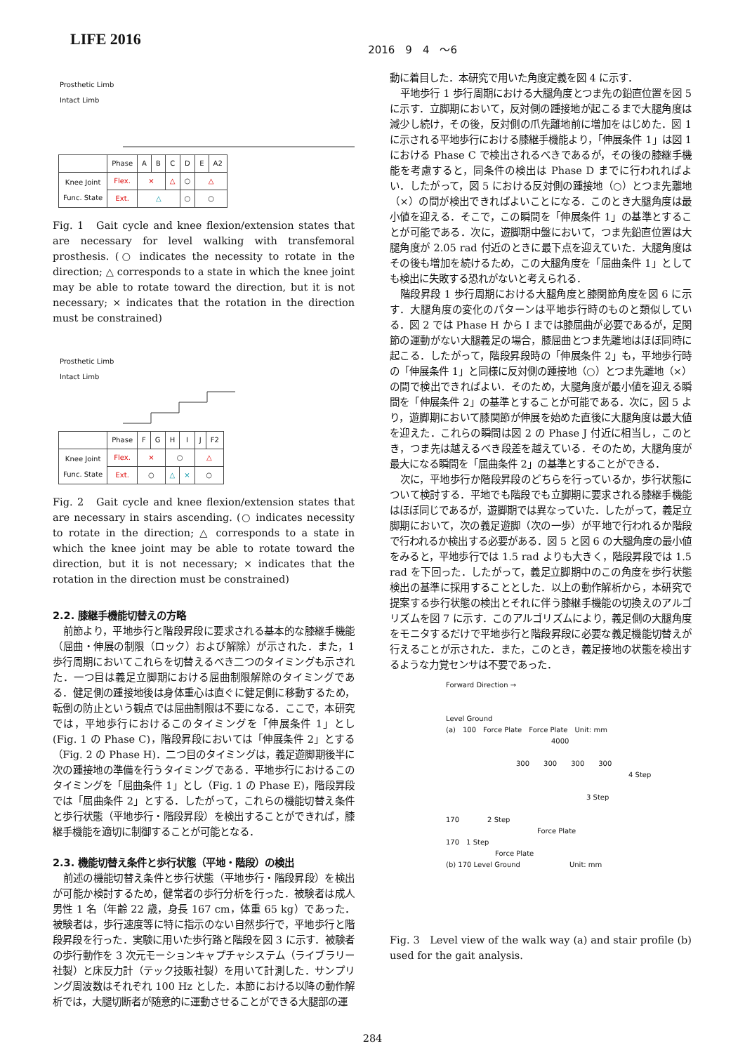LIFE 2016
2016　9　4　～6
Prosthetic Limb
Intact Limb
| | Phase | A | B | C | D | E | A2 |
| Knee Joint Func. State | Flex. | × | | △ | ○ | △ | |
| | Ext. | △ | | | ○ | ○ | |
Fig. 1　Gait cycle and knee flexion/extension states that are necessary for level walking with transfemoral prosthesis. (○ indicates the necessity to rotate in the direction; △ corresponds to a state in which the knee joint may be able to rotate toward the direction, but it is not necessary; × indicates that the rotation in the direction must be constrained)
Prosthetic Limb
Intact Limb
| | Phase | F | G | H | I | J | F2 |
| Knee Joint Func. State | Flex. | × | | ○ | | △ | |
| | Ext. | ○ | | △ | × | ○ | |
Fig. 2　Gait cycle and knee flexion/extension states that are necessary in stairs ascending. (○ indicates necessity to rotate in the direction; △ corresponds to a state in which the knee joint may be able to rotate toward the direction, but it is not necessary; × indicates that the rotation in the direction must be constrained)
2.2. 膝継手機能切替えの方略
前節より，平地歩行と階段昇段に要求される基本的な膝継手機能（屈曲・伸展の制限（ロック）および解除）が示された．また，1 歩行周期においてこれらを切替えるべき二つのタイミングも示された．一つ目は義足立脚期における屈曲制限解除のタイミングである．健足側の踵接地後は身体重心は直ぐに健足側に移動するため，転倒の防止という観点では屈曲制限は不要になる．ここで，本研究では，平地歩行におけるこのタイミングを「伸展条件 1」とし (Fig. 1 の Phase C)，階段昇段においては「伸展条件 2」とする（Fig. 2 の Phase H)．二つ目のタイミングは，義足遊脚期後半に次の踵接地の準備を行うタイミングである．平地歩行におけるこのタイミングを「屈曲条件 1」とし（Fig. 1 の Phase E)，階段昇段では「屈曲条件 2」とする．したがって，これらの機能切替え条件と歩行状態（平地歩行・階段昇段）を検出することができれば，膝継手機能を適切に制御することが可能となる．
2.3. 機能切替え条件と歩行状態（平地・階段）の検出
前述の機能切替え条件と歩行状態（平地歩行・階段昇段）を検出が可能か検討するため，健常者の歩行分析を行った．被験者は成人男性 1 名（年齢 22 歳，身長 167 cm，体重 65 kg）であった．被験者は，歩行速度等に特に指示のない自然歩行で，平地歩行と階段昇段を行った．実験に用いた歩行路と階段を図 3 に示す．被験者の歩行動作を 3 次元モーションキャプチャシステム（ライブラリー社製）と床反力計（テック技販社製）を用いて計測した．サンプリング周波数はそれぞれ 100 Hz とした．本節における以降の動作解析では，大腿切断者が随意的に運動させることができる大腿部の運
動に着目した．本研究で用いた角度定義を図 4 に示す．
平地歩行 1 歩行周期における大腿角度とつま先の鉛直位置を図 5 に示す．立脚期において，反対側の踵接地が起こるまで大腿角度は減少し続け，その後，反対側の爪先離地前に増加をはじめた．図 1 に示される平地歩行における膝継手機能より，「伸展条件 1」は図 1 における Phase C で検出されるべきであるが，その後の膝継手機能を考慮すると，同条件の検出は Phase D までに行われればよい．したがって，図 5 における反対側の踵接地（○）とつま先離地（×）の間が検出できればよいことになる．このとき大腿角度は最小値を迎える．そこで，この瞬間を「伸展条件 1」の基準とすることが可能である．次に，遊脚期中盤において，つま先鉛直位置は大腿角度が 2.05 rad 付近のときに最下点を迎えていた．大腿角度はその後も増加を続けるため，この大腿角度を「屈曲条件 1」としても検出に失敗する恐れがないと考えられる．
階段昇段 1 歩行周期における大腿角度と膝関節角度を図 6 に示す．大腿角度の変化のパターンは平地歩行時のものと類似している．図 2 では Phase H から I までは膝屈曲が必要であるが，足関節の運動がない大腿義足の場合，膝屈曲とつま先離地はほぼ同時に起こる．したがって，階段昇段時の「伸展条件 2」も，平地歩行時の「伸展条件 1」と同様に反対側の踵接地（○）とつま先離地（×）の間で検出できればよい．そのため，大腿角度が最小値を迎える瞬間を「伸展条件 2」の基準とすることが可能である．次に，図 5 より，遊脚期において膝関節が伸展を始めた直後に大腿角度は最大値を迎えた．これらの瞬間は図 2 の Phase J 付近に相当し，このとき，つま先は越えるべき段差を越えている．そのため，大腿角度が最大になる瞬間を「屈曲条件 2」の基準とすることができる．
次に，平地歩行か階段昇段のどちらを行っているか，歩行状態について検討する．平地でも階段でも立脚期に要求される膝継手機能はほぼ同じであるが，遊脚期では異なっていた．したがって，義足立脚期において，次の義足遊脚（次の一歩）が平地で行われるか階段で行われるか検出する必要がある．図 5 と図 6 の大腿角度の最小値をみると，平地歩行では 1.5 rad よりも大きく，階段昇段では 1.5 rad を下回った．したがって，義足立脚期中のこの角度を歩行状態検出の基準に採用することとした．以上の動作解析から，本研究で提案する歩行状態の検出とそれに伴う膝継手機能の切換えのアルゴリズムを図 7 に示す．このアルゴリズムにより，義足側の大腿角度をモニタするだけで平地歩行と階段昇段に必要な義足機能切替えが行えることが示された．また，このとき，義足接地の状態を検出するような力覚センサは不要であった．
Forward Direction →
Level Ground
(a)　100　Force Plate　Force Plate　Unit: mm
4000
300　　300　　300　　300
4 Step
3 Step
170　　　　2 Step
Force Plate
170　1 Step
Force Plate
(b) 170 Level Ground　　　　　　　Unit: mm
Fig. 3　Level view of the walk way (a) and stair profile (b) used for the gait analysis.
284